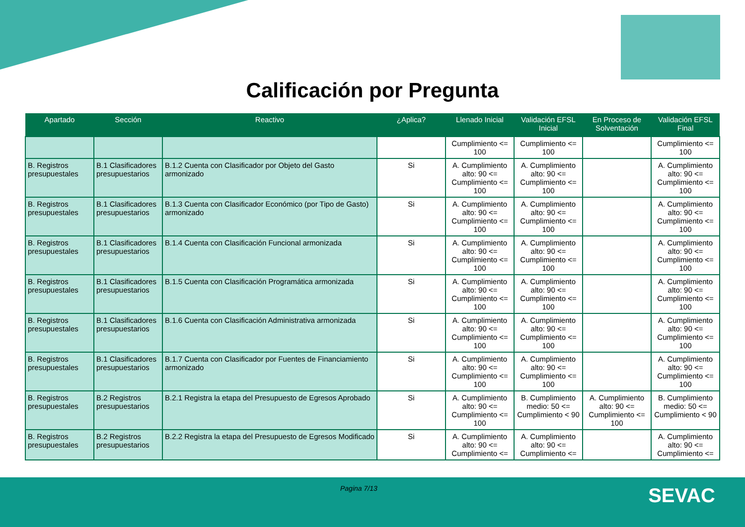Calificación por Pregunta
| Apartado | Sección | Reactivo | ¿Aplica? | Llenado Inicial | Validación EFSL Inicial | En Proceso de Solventación | Validación EFSL Final |
| --- | --- | --- | --- | --- | --- | --- | --- |
| | | | | Cumplimiento <= 100 | Cumplimiento <= 100 | | Cumplimiento <= 100 |
| B. Registros presupuestales | B.1 Clasificadores presupuestarios | B.1.2 Cuenta con Clasificador por Objeto del Gasto armonizado | Si | A. Cumplimiento alto: 90 <= Cumplimiento <= 100 | A. Cumplimiento alto: 90 <= Cumplimiento <= 100 | | A. Cumplimiento alto: 90 <= Cumplimiento <= 100 |
| B. Registros presupuestales | B.1 Clasificadores presupuestarios | B.1.3 Cuenta con Clasificador Económico (por Tipo de Gasto) armonizado | Si | A. Cumplimiento alto: 90 <= Cumplimiento <= 100 | A. Cumplimiento alto: 90 <= Cumplimiento <= 100 | | A. Cumplimiento alto: 90 <= Cumplimiento <= 100 |
| B. Registros presupuestales | B.1 Clasificadores presupuestarios | B.1.4 Cuenta con Clasificación Funcional armonizada | Si | A. Cumplimiento alto: 90 <= Cumplimiento <= 100 | A. Cumplimiento alto: 90 <= Cumplimiento <= 100 | | A. Cumplimiento alto: 90 <= Cumplimiento <= 100 |
| B. Registros presupuestales | B.1 Clasificadores presupuestarios | B.1.5 Cuenta con Clasificación Programática armonizada | Si | A. Cumplimiento alto: 90 <= Cumplimiento <= 100 | A. Cumplimiento alto: 90 <= Cumplimiento <= 100 | | A. Cumplimiento alto: 90 <= Cumplimiento <= 100 |
| B. Registros presupuestales | B.1 Clasificadores presupuestarios | B.1.6 Cuenta con Clasificación Administrativa armonizada | Si | A. Cumplimiento alto: 90 <= Cumplimiento <= 100 | A. Cumplimiento alto: 90 <= Cumplimiento <= 100 | | A. Cumplimiento alto: 90 <= Cumplimiento <= 100 |
| B. Registros presupuestales | B.1 Clasificadores presupuestarios | B.1.7 Cuenta con Clasificador por Fuentes de Financiamiento armonizado | Si | A. Cumplimiento alto: 90 <= Cumplimiento <= 100 | A. Cumplimiento alto: 90 <= Cumplimiento <= 100 | | A. Cumplimiento alto: 90 <= Cumplimiento <= 100 |
| B. Registros presupuestales | B.2 Registros presupuestarios | B.2.1 Registra la etapa del Presupuesto de Egresos Aprobado | Si | A. Cumplimiento alto: 90 <= Cumplimiento <= 100 | B. Cumplimiento medio: 50 <= Cumplimiento < 90 | A. Cumplimiento alto: 90 <= Cumplimiento <= 100 | B. Cumplimiento medio: 50 <= Cumplimiento < 90 |
| B. Registros presupuestales | B.2 Registros presupuestarios | B.2.2 Registra la etapa del Presupuesto de Egresos Modificado | Si | A. Cumplimiento alto: 90 <= Cumplimiento <= | A. Cumplimiento alto: 90 <= Cumplimiento <= | | A. Cumplimiento alto: 90 <= Cumplimiento <= |
Pagina 7/13 SEVAC